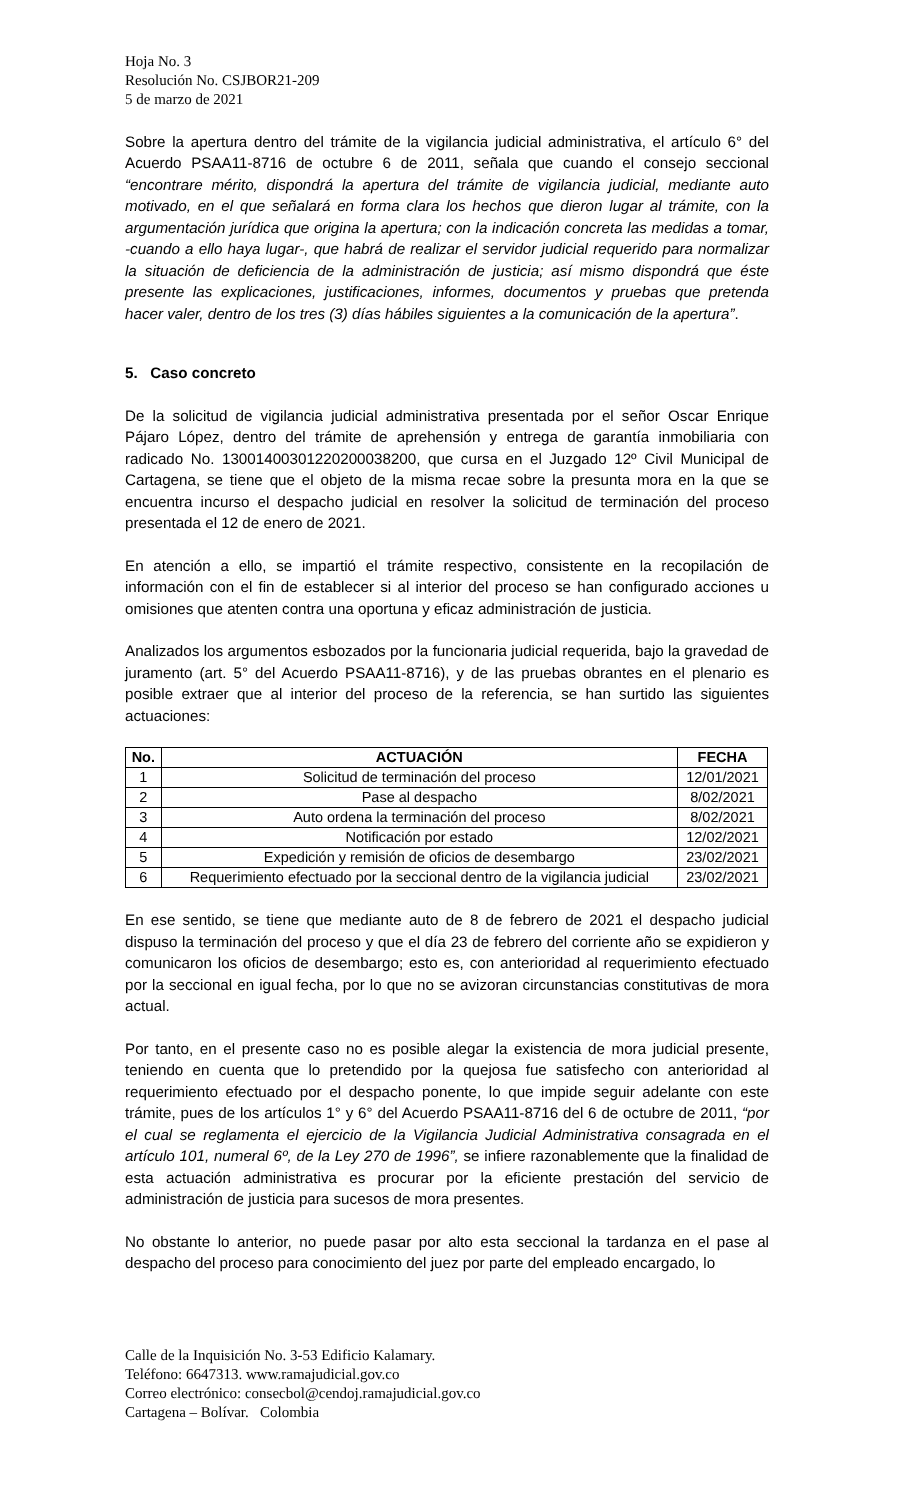Hoja No. 3
Resolución No. CSJBOR21-209
5 de marzo de 2021
Sobre la apertura dentro del trámite de la vigilancia judicial administrativa, el artículo 6° del Acuerdo PSAA11-8716 de octubre 6 de 2011, señala que cuando el consejo seccional “encontrare mérito, dispondrá la apertura del trámite de vigilancia judicial, mediante auto motivado, en el que señalará en forma clara los hechos que dieron lugar al trámite, con la argumentación jurídica que origina la apertura; con la indicación concreta las medidas a tomar, -cuando a ello haya lugar-, que habrá de realizar el servidor judicial requerido para normalizar la situación de deficiencia de la administración de justicia; así mismo dispondrá que éste presente las explicaciones, justificaciones, informes, documentos y pruebas que pretenda hacer valer, dentro de los tres (3) días hábiles siguientes a la comunicación de la apertura”.
5. Caso concreto
De la solicitud de vigilancia judicial administrativa presentada por el señor Oscar Enrique Pájaro López, dentro del trámite de aprehensión y entrega de garantía inmobiliaria con radicado No. 13001400301220200038200, que cursa en el Juzgado 12º Civil Municipal de Cartagena, se tiene que el objeto de la misma recae sobre la presunta mora en la que se encuentra incurso el despacho judicial en resolver la solicitud de terminación del proceso presentada el 12 de enero de 2021.
En atención a ello, se impartió el trámite respectivo, consistente en la recopilación de información con el fin de establecer si al interior del proceso se han configurado acciones u omisiones que atenten contra una oportuna y eficaz administración de justicia.
Analizados los argumentos esbozados por la funcionaria judicial requerida, bajo la gravedad de juramento (art. 5° del Acuerdo PSAA11-8716), y de las pruebas obrantes en el plenario es posible extraer que al interior del proceso de la referencia, se han surtido las siguientes actuaciones:
| No. | ACTUACIÓN | FECHA |
| --- | --- | --- |
| 1 | Solicitud de terminación del proceso | 12/01/2021 |
| 2 | Pase al despacho | 8/02/2021 |
| 3 | Auto ordena la terminación del proceso | 8/02/2021 |
| 4 | Notificación por estado | 12/02/2021 |
| 5 | Expedición y remisión de oficios de desembargo | 23/02/2021 |
| 6 | Requerimiento efectuado por la seccional dentro de la vigilancia judicial | 23/02/2021 |
En ese sentido, se tiene que mediante auto de 8 de febrero de 2021 el despacho judicial dispuso la terminación del proceso y que el día 23 de febrero del corriente año se expidieron y comunicaron los oficios de desembargo; esto es, con anterioridad al requerimiento efectuado por la seccional en igual fecha, por lo que no se avizoran circunstancias constitutivas de mora actual.
Por tanto, en el presente caso no es posible alegar la existencia de mora judicial presente, teniendo en cuenta que lo pretendido por la quejosa fue satisfecho con anterioridad al requerimiento efectuado por el despacho ponente, lo que impide seguir adelante con este trámite, pues de los artículos 1° y 6° del Acuerdo PSAA11-8716 del 6 de octubre de 2011, “por el cual se reglamenta el ejercicio de la Vigilancia Judicial Administrativa consagrada en el artículo 101, numeral 6º, de la Ley 270 de 1996”, se infiere razonablemente que la finalidad de esta actuación administrativa es procurar por la eficiente prestación del servicio de administración de justicia para sucesos de mora presentes.
No obstante lo anterior, no puede pasar por alto esta seccional la tardanza en el pase al despacho del proceso para conocimiento del juez por parte del empleado encargado, lo
Calle de la Inquisición No. 3-53 Edificio Kalamary.
Teléfono: 6647313. www.ramajudicial.gov.co
Correo electrónico: consecbol@cendoj.ramajudicial.gov.co
Cartagena – Bolívar. Colombia